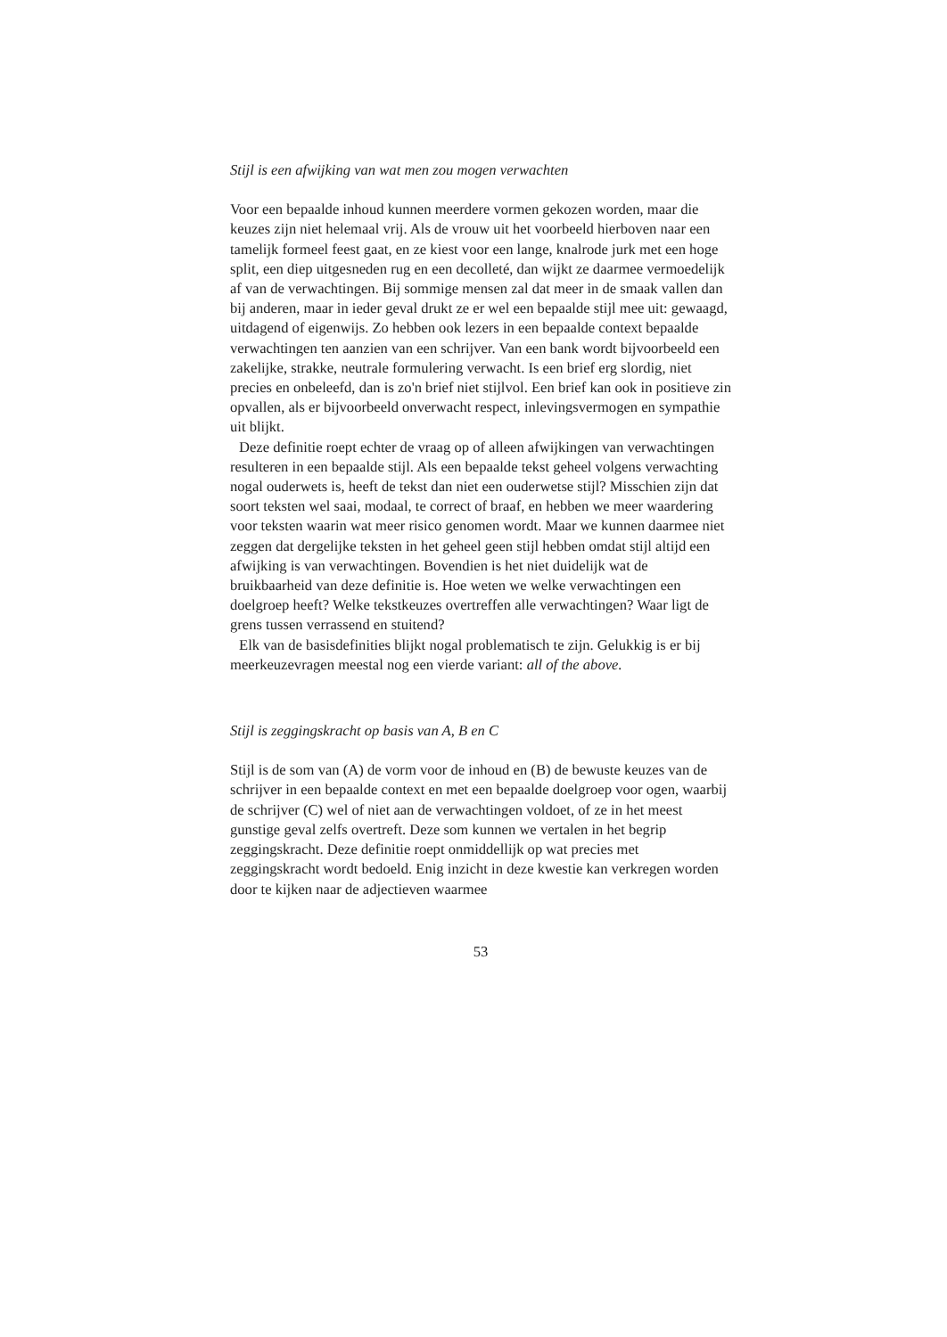Stijl is een afwijking van wat men zou mogen verwachten
Voor een bepaalde inhoud kunnen meerdere vormen gekozen worden, maar die keuzes zijn niet helemaal vrij. Als de vrouw uit het voorbeeld hierboven naar een tamelijk formeel feest gaat, en ze kiest voor een lange, knalrode jurk met een hoge split, een diep uitgesneden rug en een decolleté, dan wijkt ze daarmee vermoedelijk af van de verwachtingen. Bij sommige mensen zal dat meer in de smaak vallen dan bij anderen, maar in ieder geval drukt ze er wel een bepaalde stijl mee uit: gewaagd, uitdagend of eigenwijs. Zo hebben ook lezers in een bepaalde context bepaalde verwachtingen ten aanzien van een schrijver. Van een bank wordt bijvoorbeeld een zakelijke, strakke, neutrale formulering verwacht. Is een brief erg slordig, niet precies en onbeleefd, dan is zo'n brief niet stijlvol. Een brief kan ook in positieve zin opvallen, als er bijvoorbeeld onverwacht respect, inlevingsvermogen en sympathie uit blijkt.
Deze definitie roept echter de vraag op of alleen afwijkingen van verwachtingen resulteren in een bepaalde stijl. Als een bepaalde tekst geheel volgens verwachting nogal ouderwets is, heeft de tekst dan niet een ouderwetse stijl? Misschien zijn dat soort teksten wel saai, modaal, te correct of braaf, en hebben we meer waardering voor teksten waarin wat meer risico genomen wordt. Maar we kunnen daarmee niet zeggen dat dergelijke teksten in het geheel geen stijl hebben omdat stijl altijd een afwijking is van verwachtingen. Bovendien is het niet duidelijk wat de bruikbaarheid van deze definitie is. Hoe weten we welke verwachtingen een doelgroep heeft? Welke tekstkeuzes overtreffen alle verwachtingen? Waar ligt de grens tussen verrassend en stuitend?
Elk van de basisdefinities blijkt nogal problematisch te zijn. Gelukkig is er bij meerkeuzevragen meestal nog een vierde variant: all of the above.
Stijl is zeggingskracht op basis van A, B en C
Stijl is de som van (A) de vorm voor de inhoud en (B) de bewuste keuzes van de schrijver in een bepaalde context en met een bepaalde doelgroep voor ogen, waarbij de schrijver (C) wel of niet aan de verwachtingen voldoet, of ze in het meest gunstige geval zelfs overtreft. Deze som kunnen we vertalen in het begrip zeggingskracht. Deze definitie roept onmiddellijk op wat precies met zeggingskracht wordt bedoeld. Enig inzicht in deze kwestie kan verkregen worden door te kijken naar de adjectieven waarmee
53